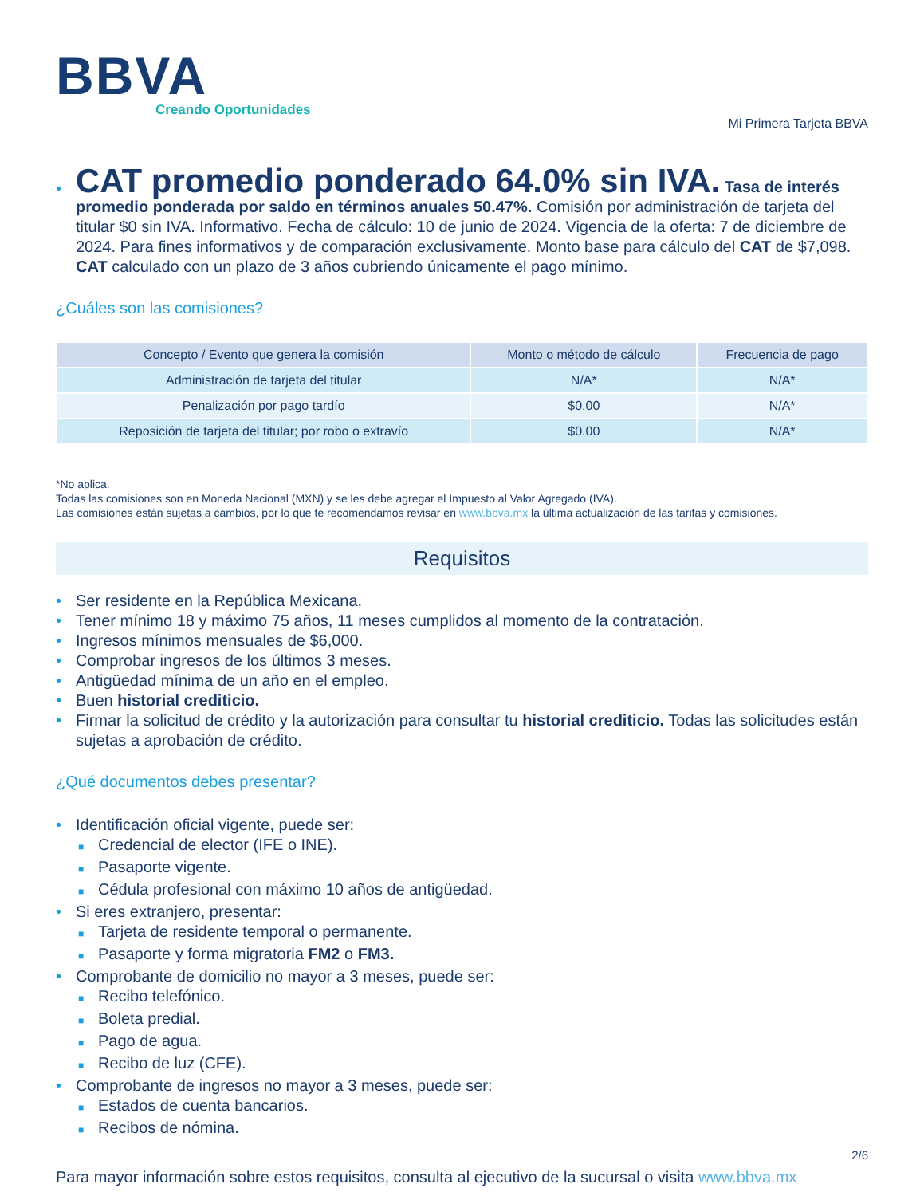BBVA
Creando Oportunidades
Mi Primera Tarjeta BBVA
• CAT promedio ponderado 64.0% sin IVA. Tasa de interés promedio ponderada por saldo en términos anuales 50.47%. Comisión por administración de tarjeta del titular $0 sin IVA. Informativo. Fecha de cálculo: 10 de junio de 2024. Vigencia de la oferta: 7 de diciembre de 2024. Para fines informativos y de comparación exclusivamente. Monto base para cálculo del CAT de $7,098. CAT calculado con un plazo de 3 años cubriendo únicamente el pago mínimo.
¿Cuáles son las comisiones?
| Concepto / Evento que genera la comisión | Monto o método de cálculo | Frecuencia de pago |
| --- | --- | --- |
| Administración de tarjeta del titular | N/A* | N/A* |
| Penalización por pago tardío | $0.00 | N/A* |
| Reposición de tarjeta del titular; por robo o extravío | $0.00 | N/A* |
*No aplica.
Todas las comisiones son en Moneda Nacional (MXN) y se les debe agregar el Impuesto al Valor Agregado (IVA).
Las comisiones están sujetas a cambios, por lo que te recomendamos revisar en www.bbva.mx la última actualización de las tarifas y comisiones.
Requisitos
• Ser residente en la República Mexicana.
• Tener mínimo 18 y máximo 75 años, 11 meses cumplidos al momento de la contratación.
• Ingresos mínimos mensuales de $6,000.
• Comprobar ingresos de los últimos 3 meses.
• Antigüedad mínima de un año en el empleo.
• Buen historial crediticio.
• Firmar la solicitud de crédito y la autorización para consultar tu historial crediticio. Todas las solicitudes están sujetas a aprobación de crédito.
¿Qué documentos debes presentar?
• Identificación oficial vigente, puede ser:
■ Credencial de elector (IFE o INE).
■ Pasaporte vigente.
■ Cédula profesional con máximo 10 años de antigüedad.
• Si eres extranjero, presentar:
■ Tarjeta de residente temporal o permanente.
■ Pasaporte y forma migratoria FM2 o FM3.
• Comprobante de domicilio no mayor a 3 meses, puede ser:
■ Recibo telefónico.
■ Boleta predial.
■ Pago de agua.
■ Recibo de luz (CFE).
• Comprobante de ingresos no mayor a 3 meses, puede ser:
■ Estados de cuenta bancarios.
■ Recibos de nómina.
Para mayor información sobre estos requisitos, consulta al ejecutivo de la sucursal o visita www.bbva.mx
2/6